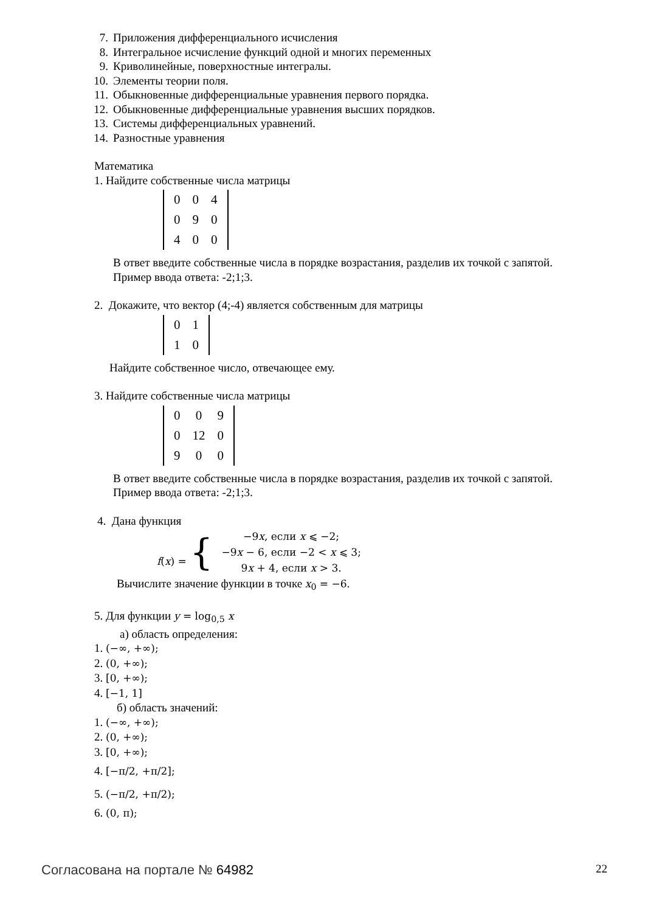7. Приложения дифференциального исчисления
8. Интегральное исчисление функций одной и многих переменных
9. Криволинейные, поверхностные интегралы.
10. Элементы теории поля.
11. Обыкновенные дифференциальные уравнения первого порядка.
12. Обыкновенные дифференциальные уравнения высших порядков.
13. Системы дифференциальных уравнений.
14. Разностные уравнения
Математика
1. Найдите собственные числа матрицы
| 0 | 0 | 4 |
| 0 | 9 | 0 |
| 4 | 0 | 0 |
В ответ введите собственные числа в порядке возрастания, разделив их точкой с запятой.
Пример ввода ответа: -2;1;3.
2. Докажите, что вектор (4;-4) является собственным для матрицы
| 0 | 1 |
| 1 | 0 |
Найдите собственное число, отвечающее ему.
3. Найдите собственные числа матрицы
| 0 | 0 | 9 |
| 0 | 12 | 0 |
| 9 | 0 | 0 |
В ответ введите собственные числа в порядке возрастания, разделив их точкой с запятой.
Пример ввода ответа: -2;1;3.
4. Дана функция
| f ( x ) = { | −9 x , если x ⩽ −2; |
| | −9 x − 6, если −2 < x ⩽ 3; |
| | 9 x + 4, если x > 3. |
Вычислите значение функции в точке x<sub>0</sub> = −6.
5. Для функции y = log<sub>0,5</sub> x
а) область определения:
1. (−∞, +∞);
2. (0, +∞);
3. [0, +∞);
4. [−1, 1]
б) область значений:
1. (−∞, +∞);
2. (0, +∞);
3. [0, +∞);
4. [−π/2, +π/2];
5. (−π/2, +π/2);
6. (0, π);
Согласована на портале № 64982 22